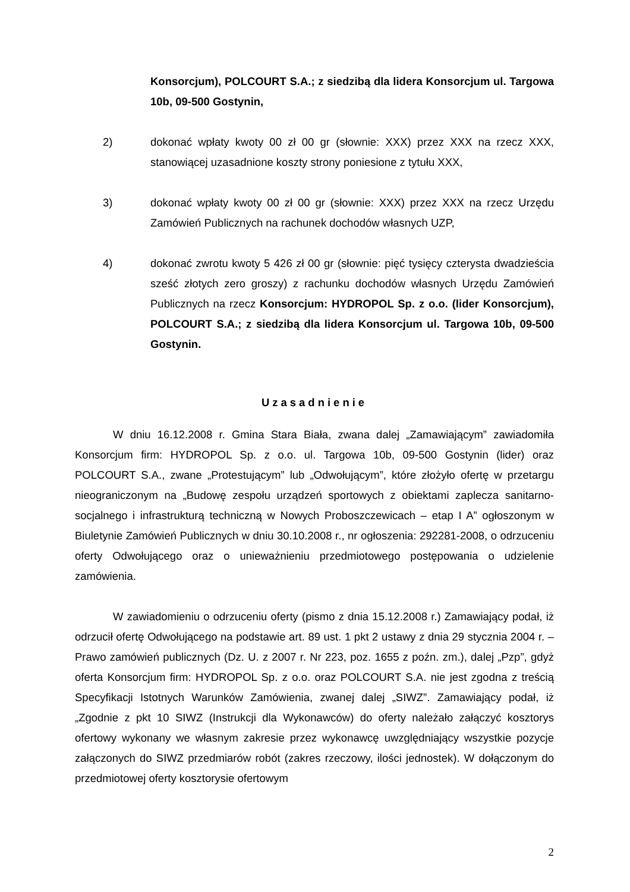Konsorcjum), POLCOURT S.A.; z siedzibą dla lidera Konsorcjum ul. Targowa 10b, 09-500 Gostynin,
2) dokonać wpłaty kwoty 00 zł 00 gr (słownie: XXX) przez XXX na rzecz XXX, stanowiącej uzasadnione koszty strony poniesione z tytułu XXX,
3) dokonać wpłaty kwoty 00 zł 00 gr (słownie: XXX) przez XXX na rzecz Urzędu Zamówień Publicznych na rachunek dochodów własnych UZP,
4) dokonać zwrotu kwoty 5 426 zł 00 gr (słownie: pięć tysięcy czterysta dwadzieścia sześć złotych zero groszy) z rachunku dochodów własnych Urzędu Zamówień Publicznych na rzecz Konsorcjum: HYDROPOL Sp. z o.o. (lider Konsorcjum), POLCOURT S.A.; z siedzibą dla lidera Konsorcjum ul. Targowa 10b, 09-500 Gostynin.
Uzasadnienie
W dniu 16.12.2008 r. Gmina Stara Biała, zwana dalej „Zamawiającym” zawiadomiła Konsorcjum firm: HYDROPOL Sp. z o.o. ul. Targowa 10b, 09-500 Gostynin (lider) oraz POLCOURT S.A., zwane „Protestującym” lub „Odwołującym”, które złożyło ofertę w przetargu nieograniczonym na „Budowę zespołu urządzeń sportowych z obiektami zaplecza sanitarno-socjalnego i infrastrukturą techniczną w Nowych Proboszczewicach – etap I A” ogłoszonym w Biuletynie Zamówień Publicznych w dniu 30.10.2008 r., nr ogłoszenia: 292281-2008, o odrzuceniu oferty Odwołującego oraz o unieważnieniu przedmiotowego postępowania o udzielenie zamówienia.
W zawiadomieniu o odrzuceniu oferty (pismo z dnia 15.12.2008 r.) Zamawiający podał, iż odrzucił ofertę Odwołującego na podstawie art. 89 ust. 1 pkt 2 ustawy z dnia 29 stycznia 2004 r. – Prawo zamówień publicznych (Dz. U. z 2007 r. Nr 223, poz. 1655 z poźn. zm.), dalej „Pzp”, gdyż oferta Konsorcjum firm: HYDROPOL Sp. z o.o. oraz POLCOURT S.A. nie jest zgodna z treścią Specyfikacji Istotnych Warunków Zamówienia, zwanej dalej „SIWZ”. Zamawiający podał, iż „Zgodnie z pkt 10 SIWZ (Instrukcji dla Wykonawców) do oferty należało załączyć kosztorys ofertowy wykonany we własnym zakresie przez wykonawcę uwzględniający wszystkie pozycje załączonych do SIWZ przedmiarów robót (zakres rzeczowy, ilości jednostek). W dołączonym do przedmiotowej oferty kosztorysie ofertowym
2